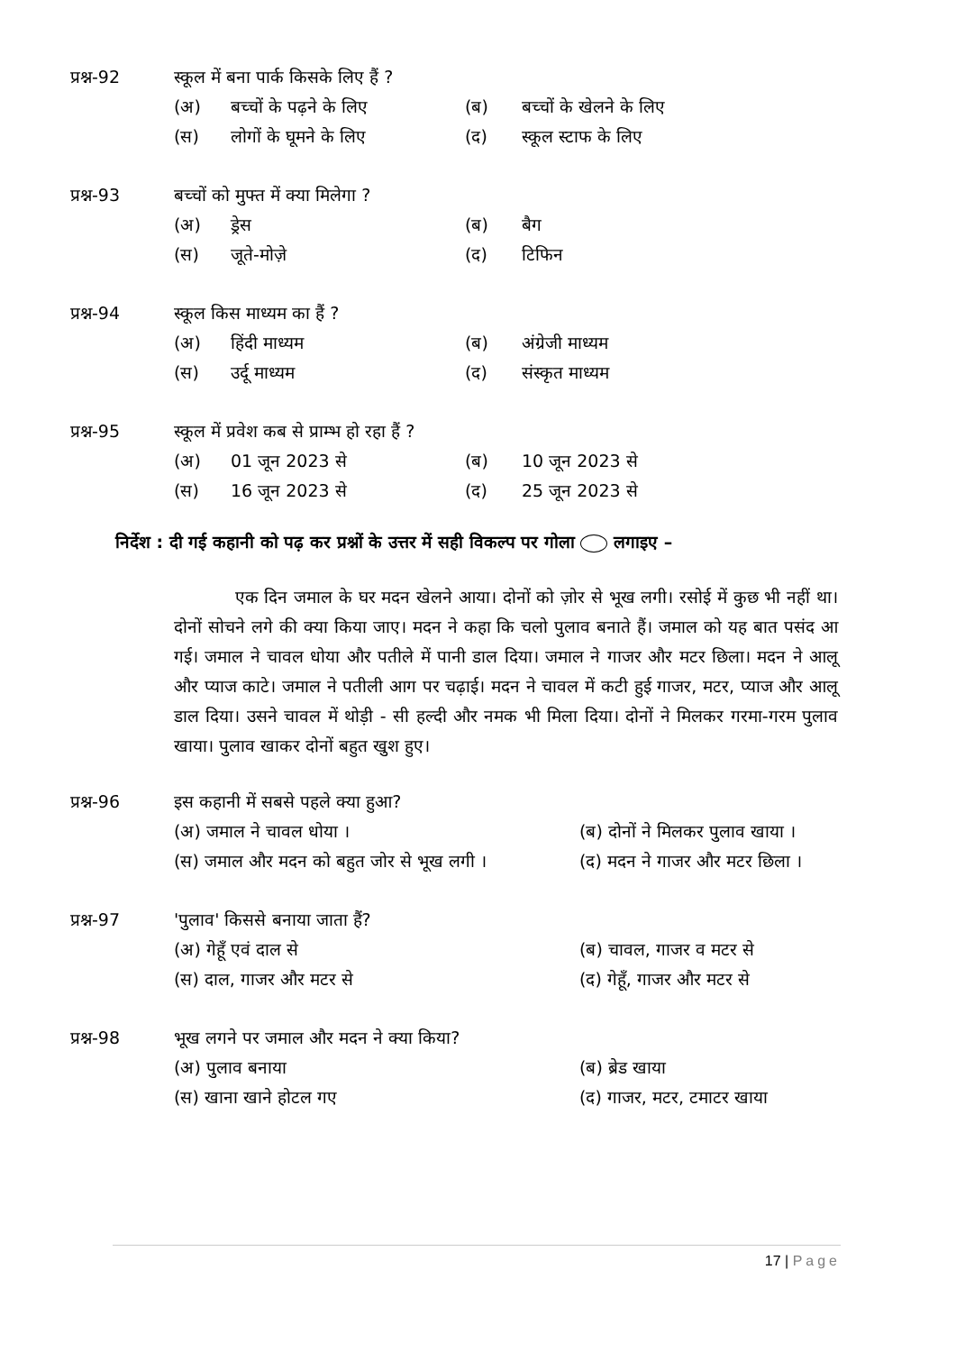प्रश्न-92 स्कूल में बना पार्क किसके लिए हैं ?
(अ) बच्चों के पढ़ने के लिए (ब) बच्चों के खेलने के लिए
(स) लोगों के घूमने के लिए (द) स्कूल स्टाफ के लिए
प्रश्न-93 बच्चों को मुफ्त में क्या मिलेगा ?
(अ) ड्रेस (ब) बैग
(स) जूते-मोज़े (द) टिफिन
प्रश्न-94 स्कूल किस माध्यम का हैं ?
(अ) हिंदी माध्यम (ब) अंग्रेजी माध्यम
(स) उर्दू माध्यम (द) संस्कृत माध्यम
प्रश्न-95 स्कूल में प्रवेश कब से प्राम्भ हो रहा हैं ?
(अ) 01 जून 2023 से (ब) 10 जून 2023 से
(स) 16 जून 2023 से (द) 25 जून 2023 से
निर्देश : दी गई कहानी को पढ़ कर प्रश्नों के उत्तर में सही विकल्प पर गोला लगाइए –
एक दिन जमाल के घर मदन खेलने आया। दोनों को ज़ोर से भूख लगी। रसोई में कुछ भी नहीं था। दोनों सोचने लगे की क्या किया जाए। मदन ने कहा कि चलो पुलाव बनाते हैं। जमाल को यह बात पसंद आ गई। जमाल ने चावल धोया और पतीले में पानी डाल दिया। जमाल ने गाजर और मटर छिला। मदन ने आलू और प्याज काटे। जमाल ने पतीली आग पर चढ़ाई। मदन ने चावल में कटी हुई गाजर, मटर, प्याज और आलू डाल दिया। उसने चावल में थोड़ी - सी हल्दी और नमक भी मिला दिया। दोनों ने मिलकर गरमा-गरम पुलाव खाया। पुलाव खाकर दोनों बहुत खुश हुए।
प्रश्न-96 इस कहानी में सबसे पहले क्या हुआ?
(अ) जमाल ने चावल धोया । (ब) दोनों ने मिलकर पुलाव खाया ।
(स) जमाल और मदन को बहुत जोर से भूख लगी । (द) मदन ने गाजर और मटर छिला ।
प्रश्न-97 'पुलाव' किससे बनाया जाता हैं?
(अ) गेहूँ एवं दाल से (ब) चावल, गाजर व मटर से
(स) दाल, गाजर और मटर से (द) गेहूँ, गाजर और मटर से
प्रश्न-98 भूख लगने पर जमाल और मदन ने क्या किया?
(अ) पुलाव बनाया (ब) ब्रेड खाया
(स) खाना खाने होटल गए (द) गाजर, मटर, टमाटर खाया
17 | Page